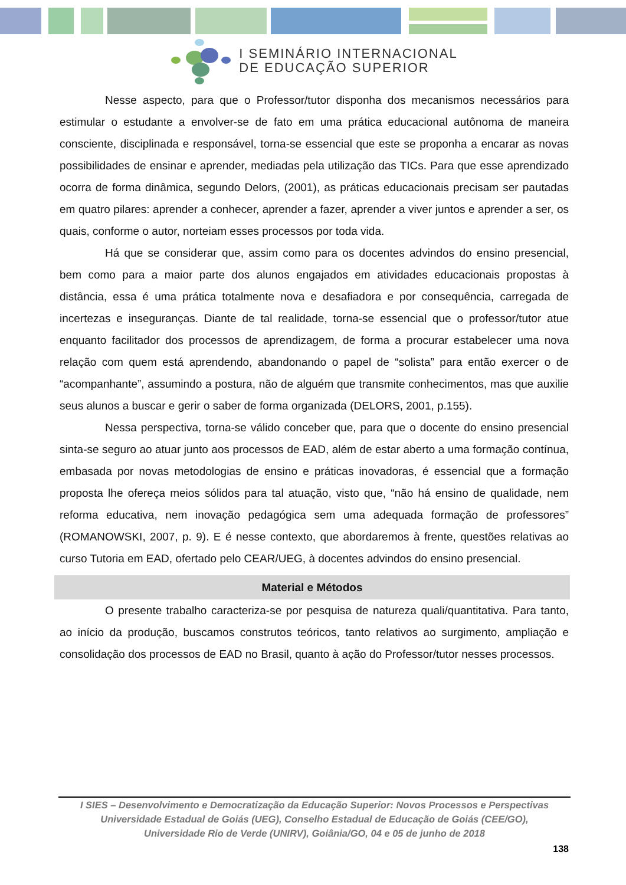I SEMINÁRIO INTERNACIONAL
DE EDUCAÇÃO SUPERIOR
Nesse aspecto, para que o Professor/tutor disponha dos mecanismos necessários para estimular o estudante a envolver-se de fato em uma prática educacional autônoma de maneira consciente, disciplinada e responsável, torna-se essencial que este se proponha a encarar as novas possibilidades de ensinar e aprender, mediadas pela utilização das TICs. Para que esse aprendizado ocorra de forma dinâmica, segundo Delors, (2001), as práticas educacionais precisam ser pautadas em quatro pilares: aprender a conhecer, aprender a fazer, aprender a viver juntos e aprender a ser, os quais, conforme o autor, norteiam esses processos por toda vida.
Há que se considerar que, assim como para os docentes advindos do ensino presencial, bem como para a maior parte dos alunos engajados em atividades educacionais propostas à distância, essa é uma prática totalmente nova e desafiadora e por consequência, carregada de incertezas e inseguranças. Diante de tal realidade, torna-se essencial que o professor/tutor atue enquanto facilitador dos processos de aprendizagem, de forma a procurar estabelecer uma nova relação com quem está aprendendo, abandonando o papel de “solista” para então exercer o de “acompanhante”, assumindo a postura, não de alguém que transmite conhecimentos, mas que auxilie seus alunos a buscar e gerir o saber de forma organizada (DELORS, 2001, p.155).
Nessa perspectiva, torna-se válido conceber que, para que o docente do ensino presencial sinta-se seguro ao atuar junto aos processos de EAD, além de estar aberto a uma formação contínua, embasada por novas metodologias de ensino e práticas inovadoras, é essencial que a formação proposta lhe ofereça meios sólidos para tal atuação, visto que, “não há ensino de qualidade, nem reforma educativa, nem inovação pedagógica sem uma adequada formação de professores” (ROMANOWSKI, 2007, p. 9). E é nesse contexto, que abordaremos à frente, questões relativas ao curso Tutoria em EAD, ofertado pelo CEAR/UEG, à docentes advindos do ensino presencial.
Material e Métodos
O presente trabalho caracteriza-se por pesquisa de natureza quali/quantitativa. Para tanto, ao início da produção, buscamos construtos teóricos, tanto relativos ao surgimento, ampliação e consolidação dos processos de EAD no Brasil, quanto à ação do Professor/tutor nesses processos.
I SIES – Desenvolvimento e Democratização da Educação Superior: Novos Processos e Perspectivas
Universidade Estadual de Goiás (UEG), Conselho Estadual de Educação de Goiás (CEE/GO),
Universidade Rio de Verde (UNIRV), Goiânia/GO, 04 e 05 de junho de 2018
138